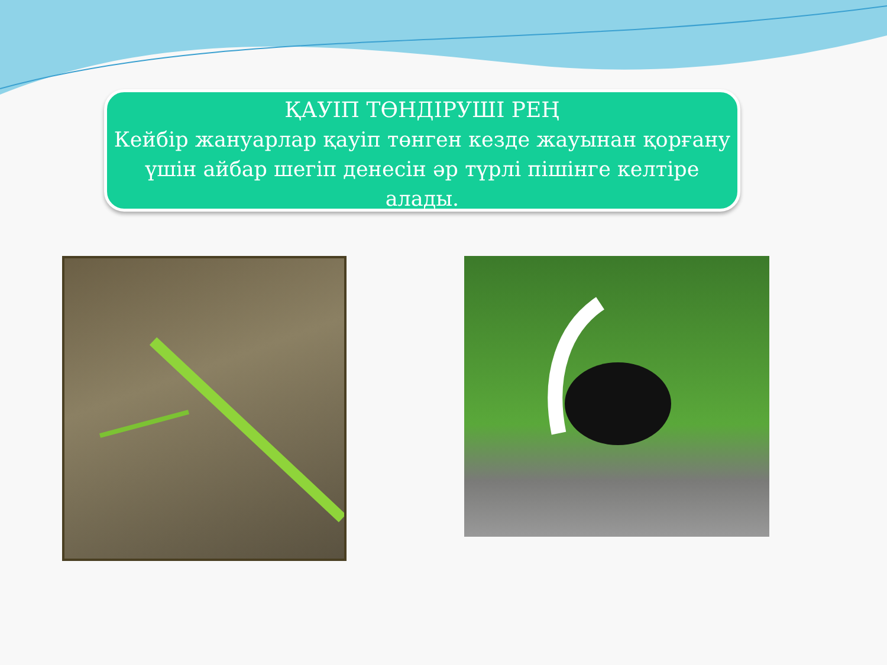ҚАУІП ТӨНДІРУШІ РЕҢ
Кейбір жануарлар қауіп төнген кезде жауынан қорғану үшін айбар шегіп денесін әр түрлі пішінге келтіре алады.